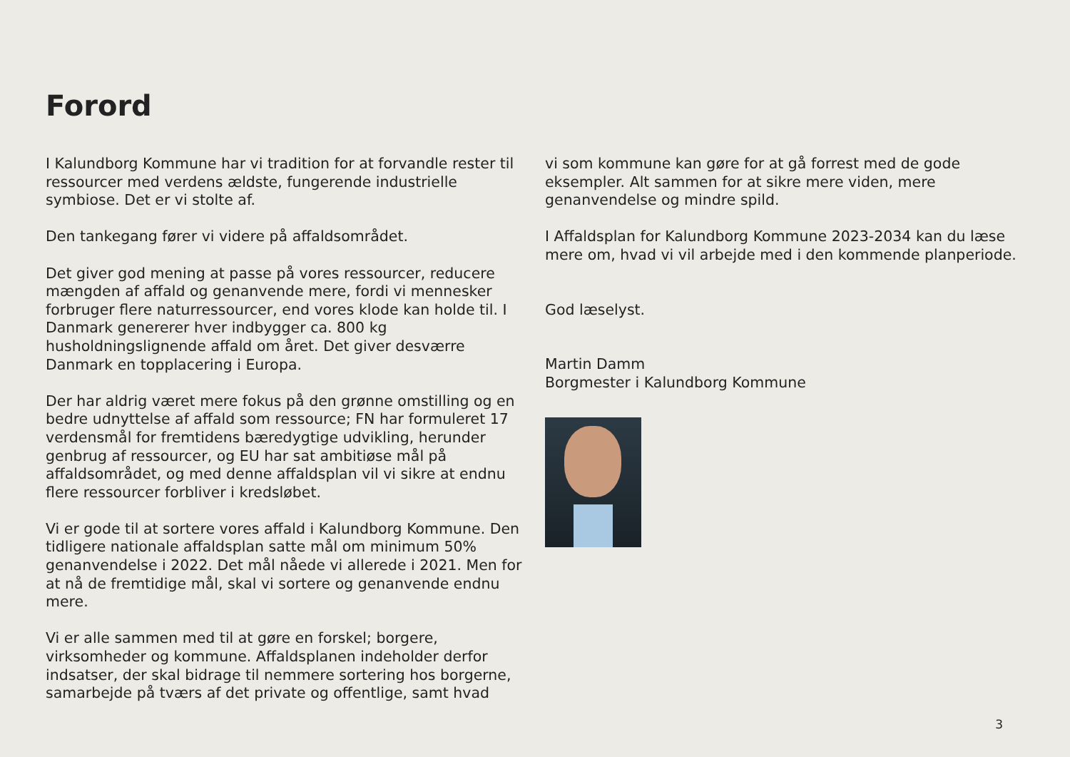Forord
I Kalundborg Kommune har vi tradition for at forvandle rester til ressourcer med verdens ældste, fungerende industrielle symbiose. Det er vi stolte af.
Den tankegang fører vi videre på affaldsområdet.
Det giver god mening at passe på vores ressourcer, reducere mængden af affald og genanvende mere, fordi vi mennesker forbruger flere naturressourcer, end vores klode kan holde til. I Danmark genererer hver indbygger ca. 800 kg husholdningslignende affald om året. Det giver desværre Danmark en topplacering i Europa.
Der har aldrig været mere fokus på den grønne omstilling og en bedre udnyttelse af affald som ressource; FN har formuleret 17 verdensmål for fremtidens bæredygtige udvikling, herunder genbrug af ressourcer, og EU har sat ambitiøse mål på affaldsområdet, og med denne affaldsplan vil vi sikre at endnu flere ressourcer forbliver i kredsløbet.
Vi er gode til at sortere vores affald i Kalundborg Kommune. Den tidligere nationale affaldsplan satte mål om minimum 50% genanvendelse i 2022. Det mål nåede vi allerede i 2021. Men for at nå de fremtidige mål, skal vi sortere og genanvende endnu mere.
Vi er alle sammen med til at gøre en forskel; borgere, virksomheder og kommune. Affaldsplanen indeholder derfor indsatser, der skal bidrage til nemmere sortering hos borgerne, samarbejde på tværs af det private og offentlige, samt hvad
vi som kommune kan gøre for at gå forrest med de gode eksempler. Alt sammen for at sikre mere viden, mere genanvendelse og mindre spild.
I Affaldsplan for Kalundborg Kommune 2023-2034 kan du læse mere om, hvad vi vil arbejde med i den kommende planperiode.
God læselyst.
Martin Damm
Borgmester i Kalundborg Kommune
3